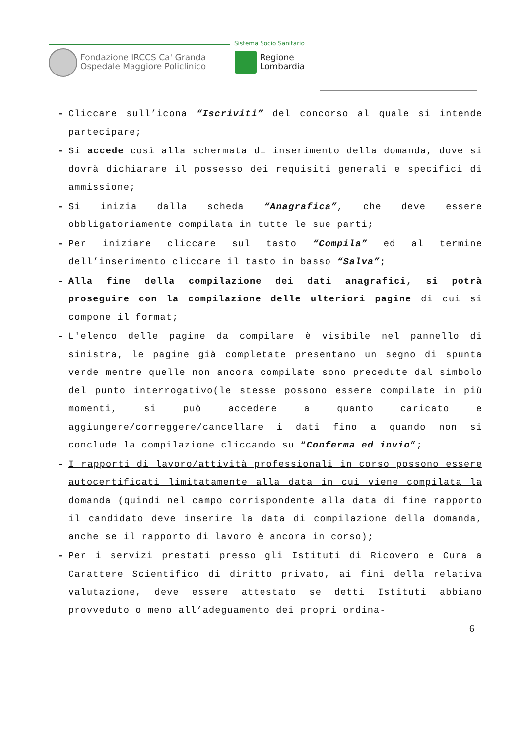Fondazione IRCCS Ca' Granda
Ospedale Maggiore Policlinico
Sistema Socio Sanitario
Regione
Lombardia
- Cliccare sull’icona “Iscriviti” del concorso al quale si intende partecipare;
- Si accede così alla schermata di inserimento della domanda, dove si dovrà dichiarare il possesso dei requisiti generali e specifici di ammissione;
- Si inizia dalla scheda “Anagrafica”, che deve essere obbligatoriamente compilata in tutte le sue parti;
- Per iniziare cliccare sul tasto “Compila” ed al termine dell’inserimento cliccare il tasto in basso “Salva”;
- Alla fine della compilazione dei dati anagrafici, si potrà proseguire con la compilazione delle ulteriori pagine di cui si compone il format;
- L'elenco delle pagine da compilare è visibile nel pannello di sinistra, le pagine già completate presentano un segno di spunta verde mentre quelle non ancora compilate sono precedute dal simbolo del punto interrogativo(le stesse possono essere compilate in più momenti, si può accedere a quanto caricato e aggiungere/correggere/cancellare i dati fino a quando non si conclude la compilazione cliccando su “Conferma ed invio”;
- I rapporti di lavoro/attività professionali in corso possono essere autocertificati limitatamente alla data in cui viene compilata la domanda (quindi nel campo corrispondente alla data di fine rapporto il candidato deve inserire la data di compilazione della domanda, anche se il rapporto di lavoro è ancora in corso);
- Per i servizi prestati presso gli Istituti di Ricovero e Cura a Carattere Scientifico di diritto privato, ai fini della relativa valutazione, deve essere attestato se detti Istituti abbiano provveduto o meno all’adeguamento dei propri ordina-
6